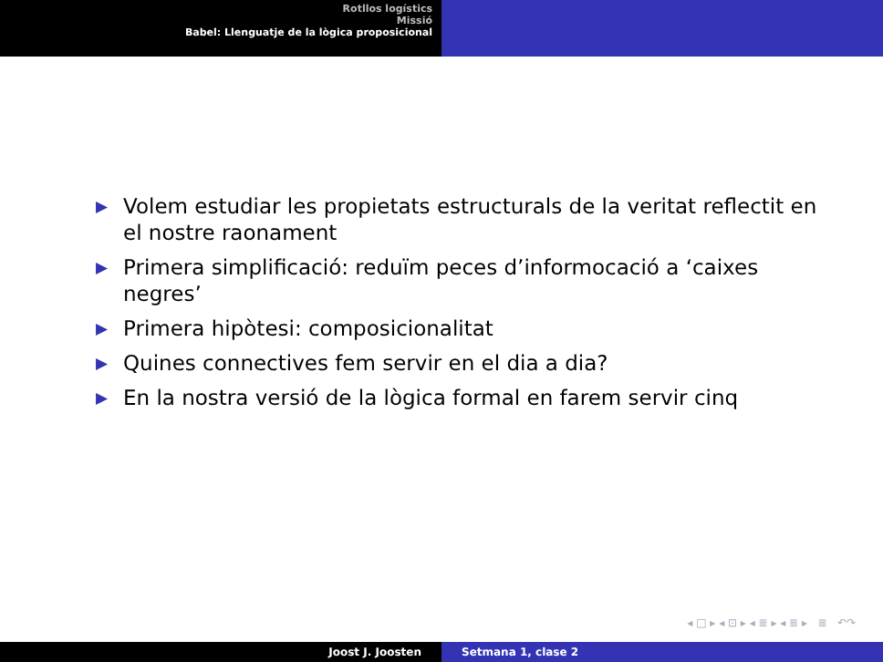Rotllos logístics
Missió
Babel: Llenguatje de la lògica proposicional
▶ Volem estudiar les propietats estructurals de la veritat reflectit en el nostre raonament
▶ Primera simplificació: reduïm peces d’informocació a ‘caixes negres’
▶ Primera hipòtesi: composicionalitat
▶ Quines connectives fem servir en el dia a dia?
▶ En la nostra versió de la lògica formal en farem servir cinq
◂ □ ▸ ◂ ⊡ ▸ ◂ ≣ ▸ ◂ ≣ ▸ ≣ ↶↷
Joost J. Joosten Setmana 1, clase 2